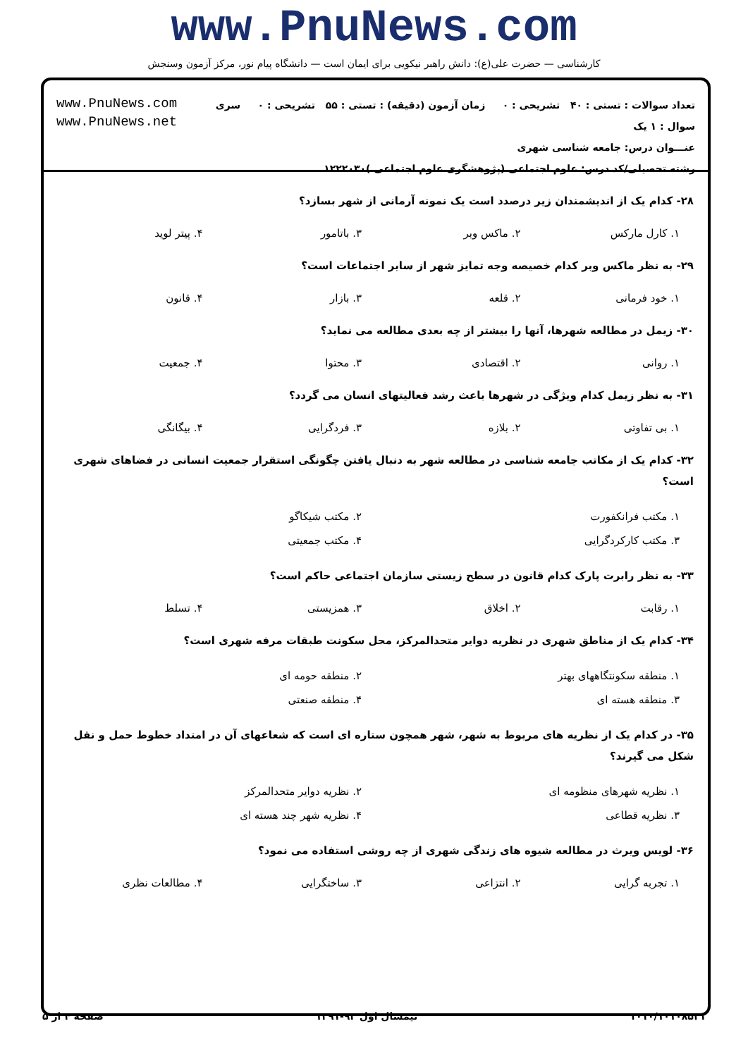www.PnuNews.com
کارشناسی — حضرت علی(ع): دانش راهبر نیکویی برای ایمان است — دانشگاه پیام نور، مرکز آزمون وسنجش
تعداد سوالات : تستی : ۴۰ تشریحی : ۰ زمان آزمون (دقیقه) : تستی : ۵۵ تشریحی : ۰ سری سوال : ۱ یک
عنـــوان درس: جامعه شناسی شهری
رشته تحصیلی/کد درس: علوم اجتماعی (پژوهشگری علوم اجتماعی )۱۲۲۲۰۳۰
www.PnuNews.com
www.PnuNews.net
۲۸- کدام یک از اندیشمندان زیر درصدد است یک نمونه آرمانی از شهر بسازد؟
| ۱. کارل مارکس | ۲. ماکس وبر | ۳. باتامور | ۴. پیتر لوید |
۲۹- به نظر ماکس وبر کدام خصیصه وجه تمایز شهر از سایر اجتماعات است؟
| ۱. خود فرمانی | ۲. قلعه | ۳. بازار | ۴. قانون |
۳۰- زیمل در مطالعه شهرها، آنها را بیشتر از چه بعدی مطالعه می نماید؟
| ۱. روانی | ۲. اقتصادی | ۳. محتوا | ۴. جمعیت |
۳۱- به نظر زیمل کدام ویژگی در شهرها باعث رشد فعالیتهای انسان می گردد؟
| ۱. بی تفاوتی | ۲. بلازه | ۳. فردگرایی | ۴. بیگانگی |
۳۲- کدام یک از مکاتب جامعه شناسی در مطالعه شهر به دنبال یافتن چگونگی استقرار جمعیت انسانی در فضاهای شهری است؟
| ۱. مکتب فرانکفورت | ۲. مکتب شیکاگو |
| ۳. مکتب کارکردگرایی | ۴. مکتب جمعیتی |
۳۳- به نظر رابرت پارک کدام قانون در سطح زیستی سازمان اجتماعی حاکم است؟
| ۱. رقابت | ۲. اخلاق | ۳. همزیستی | ۴. تسلط |
۳۴- کدام یک از مناطق شهری در نظریه دوایر متحدالمرکز، محل سکونت طبقات مرفه شهری است؟
| ۱. منطقه سکونتگاههای بهتر | ۲. منطقه حومه ای |
| ۳. منطقه هسته ای | ۴. منطقه صنعتی |
۳۵- در کدام یک از نظریه های مربوط به شهر، شهر همچون ستاره ای است که شعاعهای آن در امتداد خطوط حمل و نقل شکل می گیرند؟
| ۱. نظریه شهرهای منظومه ای | ۲. نظریه دوایر متحدالمرکز |
| ۳. نظریه قطاعی | ۴. نظریه شهر چند هسته ای |
۳۶- لویس ویرث در مطالعه شیوه های زندگی شهری از چه روشی استفاده می نمود؟
| ۱. تجربه گرایی | ۲. انتزاعی | ۳. ساختگرایی | ۴. مطالعات نظری |
۱۰۱۰/۱۰۱۰۸۵۲۱ نیمسال اول ۹۲-۱۳۹۱ صفحه ۴ از ۵